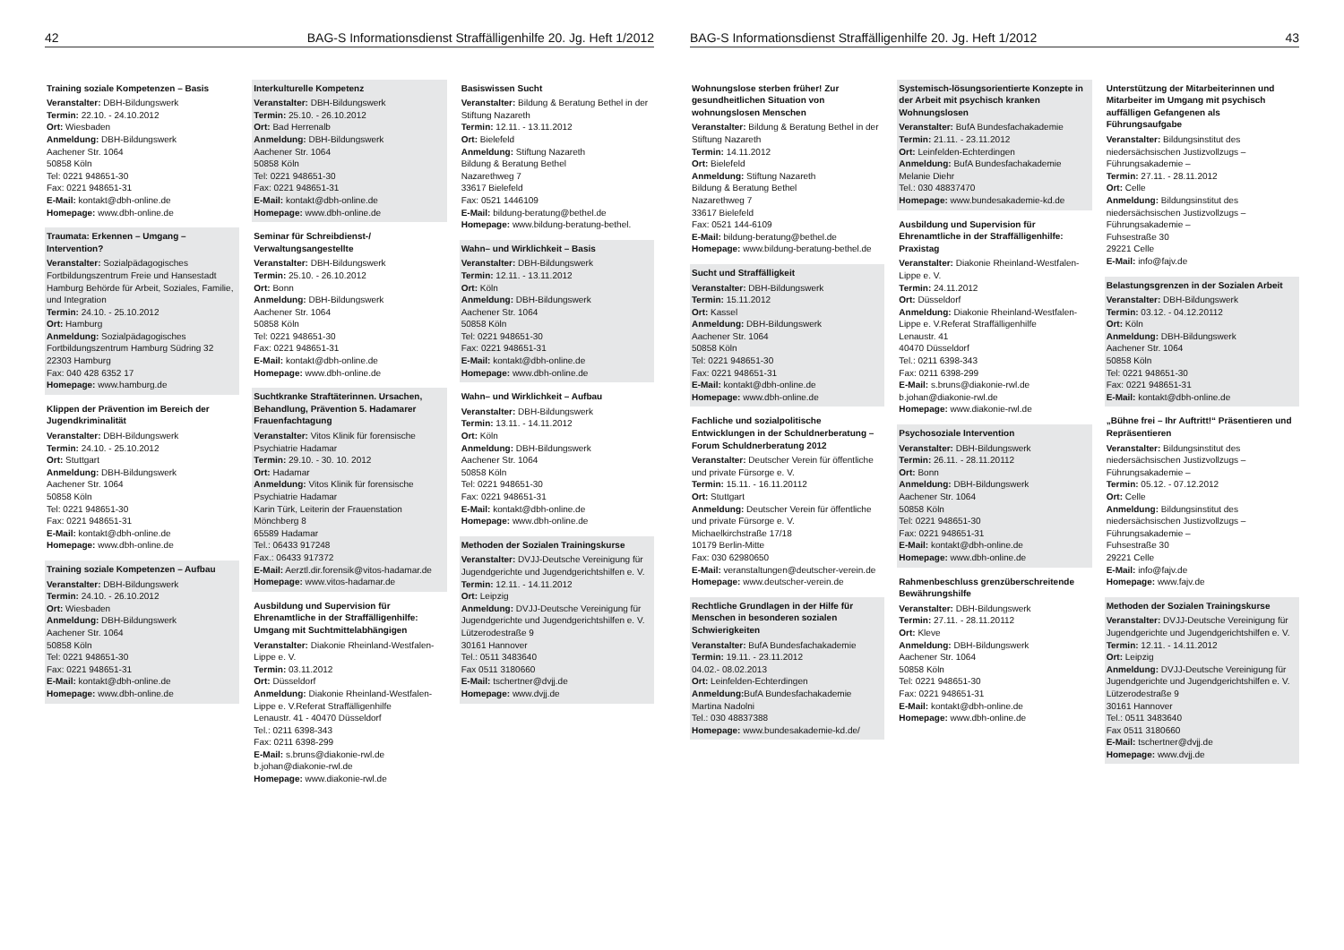42 BAG-S Informationsdienst Straffälligenhilfe 20. Jg. Heft 1/2012
Training soziale Kompetenzen – Basis
Veranstalter: DBH-Bildungswerk
Termin: 22.10. - 24.10.2012
Ort: Wiesbaden
Anmeldung: DBH-Bildungswerk
Aachener Str. 1064
50858 Köln
Tel: 0221 948651-30
Fax: 0221 948651-31
E-Mail: kontakt@dbh-online.de
Homepage: www.dbh-online.de
Traumata: Erkennen – Umgang – Intervention?
Veranstalter: Sozialpädagogisches Fortbildungszentrum Freie und Hansestadt Hamburg Behörde für Arbeit, Soziales, Familie, und Integration
Termin: 24.10. - 25.10.2012
Ort: Hamburg
Anmeldung: Sozialpädagogisches Fortbildungszentrum Hamburg Südring 32
22303 Hamburg
Fax: 040 428 6352 17
Homepage: www.hamburg.de
Klippen der Prävention im Bereich der Jugendkriminalität
Veranstalter: DBH-Bildungswerk
Termin: 24.10. - 25.10.2012
Ort: Stuttgart
Anmeldung: DBH-Bildungswerk
Aachener Str. 1064
50858 Köln
Tel: 0221 948651-30
Fax: 0221 948651-31
E-Mail: kontakt@dbh-online.de
Homepage: www.dbh-online.de
Training soziale Kompetenzen – Aufbau
Veranstalter: DBH-Bildungswerk
Termin: 24.10. - 26.10.2012
Ort: Wiesbaden
Anmeldung: DBH-Bildungswerk
Aachener Str. 1064
50858 Köln
Tel: 0221 948651-30
Fax: 0221 948651-31
E-Mail: kontakt@dbh-online.de
Homepage: www.dbh-online.de
Interkulturelle Kompetenz
Veranstalter: DBH-Bildungswerk
Termin: 25.10. - 26.10.2012
Ort: Bad Herrenalb
Anmeldung: DBH-Bildungswerk
Aachener Str. 1064
50858 Köln
Tel: 0221 948651-30
Fax: 0221 948651-31
E-Mail: kontakt@dbh-online.de
Homepage: www.dbh-online.de
Seminar für Schreibdienst-/ Verwaltungsangestellte
Veranstalter: DBH-Bildungswerk
Termin: 25.10. - 26.10.2012
Ort: Bonn
Anmeldung: DBH-Bildungswerk
Aachener Str. 1064
50858 Köln
Tel: 0221 948651-30
Fax: 0221 948651-31
E-Mail: kontakt@dbh-online.de
Homepage: www.dbh-online.de
Suchtkranke Straftäterinnen. Ursachen, Behandlung, Prävention 5. Hadamarer Frauenfachtagung
Veranstalter: Vitos Klinik für forensische Psychiatrie Hadamar
Termin: 29.10. - 30. 10. 2012
Ort: Hadamar
Anmeldung: Vitos Klinik für forensische Psychiatrie Hadamar
Karin Türk, Leiterin der Frauenstation
Mönchberg 8
65589 Hadamar
Tel.: 06433 917248
Fax.: 06433 917372
E-Mail: Aerztl.dir.forensik@vitos-hadamar.de
Homepage: www.vitos-hadamar.de
Ausbildung und Supervision für Ehrenamtliche in der Straffälligenhilfe: Umgang mit Suchtmittelabhängigen
Veranstalter: Diakonie Rheinland-Westfalen-Lippe e. V.
Termin: 03.11.2012
Ort: Düsseldorf
Anmeldung: Diakonie Rheinland-Westfalen-Lippe e. V.Referat Straffälligenhilfe
Lenaustr. 41 - 40470 Düsseldorf
Tel.: 0211 6398-343
Fax: 0211 6398-299
E-Mail: s.bruns@diakonie-rwl.de
b.johan@diakonie-rwl.de
Homepage: www.diakonie-rwl.de
Basiswissen Sucht
Veranstalter: Bildung & Beratung Bethel in der Stiftung Nazareth
Termin: 12.11. - 13.11.2012
Ort: Bielefeld
Anmeldung: Stiftung Nazareth
Bildung & Beratung Bethel
Nazarethweg 7
33617 Bielefeld
Fax: 0521 1446109
E-Mail: bildung-beratung@bethel.de
Homepage: www.bildung-beratung-bethel.
Wahn– und Wirklichkeit – Basis
Veranstalter: DBH-Bildungswerk
Termin: 12.11. - 13.11.2012
Ort: Köln
Anmeldung: DBH-Bildungswerk
Aachener Str. 1064
50858 Köln
Tel: 0221 948651-30
Fax: 0221 948651-31
E-Mail: kontakt@dbh-online.de
Homepage: www.dbh-online.de
Wahn– und Wirklichkeit – Aufbau
Veranstalter: DBH-Bildungswerk
Termin: 13.11. - 14.11.2012
Ort: Köln
Anmeldung: DBH-Bildungswerk
Aachener Str. 1064
50858 Köln
Tel: 0221 948651-30
Fax: 0221 948651-31
E-Mail: kontakt@dbh-online.de
Homepage: www.dbh-online.de
Methoden der Sozialen Trainingskurse
Veranstalter: DVJJ-Deutsche Vereinigung für Jugendgerichte und Jugendgerichtshilfen e. V.
Termin: 12.11. - 14.11.2012
Ort: Leipzig
Anmeldung: DVJJ-Deutsche Vereinigung für Jugendgerichte und Jugendgerichtshilfen e. V.
Lützerodestraße 9
30161 Hannover
Tel.: 0511 3483640
Fax 0511 3180660
E-Mail: tschertner@dvjj.de
Homepage: www.dvjj.de
BAG-S Informationsdienst Straffälligenhilfe 20. Jg. Heft 1/2012 43
Wohnungslose sterben früher! Zur gesundheitlichen Situation von wohnungslosen Menschen
Veranstalter: Bildung & Beratung Bethel in der Stiftung Nazareth
Termin: 14.11.2012
Ort: Bielefeld
Anmeldung: Stiftung Nazareth
Bildung & Beratung Bethel
Nazarethweg 7
33617 Bielefeld
Fax: 0521 144-6109
E-Mail: bildung-beratung@bethel.de
Homepage: www.bildung-beratung-bethel.de
Sucht und Straffälligkeit
Veranstalter: DBH-Bildungswerk
Termin: 15.11.2012
Ort: Kassel
Anmeldung: DBH-Bildungswerk
Aachener Str. 1064
50858 Köln
Tel: 0221 948651-30
Fax: 0221 948651-31
E-Mail: kontakt@dbh-online.de
Homepage: www.dbh-online.de
Fachliche und sozialpolitische Entwicklungen in der Schuldnerberatung – Forum Schuldnerberatung 2012
Veranstalter: Deutscher Verein für öffentliche und private Fürsorge e. V.
Termin: 15.11. - 16.11.20112
Ort: Stuttgart
Anmeldung: Deutscher Verein für öffentliche und private Fürsorge e. V.
Michaelkirchstraße 17/18
10179 Berlin-Mitte
Fax: 030 62980650
E-Mail: veranstaltungen@deutscher-verein.de
Homepage: www.deutscher-verein.de
Rechtliche Grundlagen in der Hilfe für Menschen in besonderen sozialen Schwierigkeiten
Veranstalter: BufA Bundesfachakademie
Termin: 19.11. - 23.11.2012
04.02.- 08.02.2013
Ort: Leinfelden-Echterdingen
Anmeldung: BufA Bundesfachakademie
Martina Nadolni
Tel.: 030 48837388
Homepage: www.bundesakademie-kd.de/
Systemisch-lösungsorientierte Konzepte in der Arbeit mit psychisch kranken Wohnungslosen
Veranstalter: BufA Bundesfachakademie
Termin: 21.11. - 23.11.2012
Ort: Leinfelden-Echterdingen
Anmeldung: BufA Bundesfachakademie
Melanie Diehr
Tel.: 030 48837470
Homepage: www.bundesakademie-kd.de
Ausbildung und Supervision für Ehrenamtliche in der Straffälligenhilfe: Praxistag
Veranstalter: Diakonie Rheinland-Westfalen-Lippe e. V.
Termin: 24.11.2012
Ort: Düsseldorf
Anmeldung: Diakonie Rheinland-Westfalen-Lippe e. V.Referat Straffälligenhilfe
Lenaustr. 41
40470 Düsseldorf
Tel.: 0211 6398-343
Fax: 0211 6398-299
E-Mail: s.bruns@diakonie-rwl.de
b.johan@diakonie-rwl.de
Homepage: www.diakonie-rwl.de
Psychosoziale Intervention
Veranstalter: DBH-Bildungswerk
Termin: 26.11. - 28.11.20112
Ort: Bonn
Anmeldung: DBH-Bildungswerk
Aachener Str. 1064
50858 Köln
Tel: 0221 948651-30
Fax: 0221 948651-31
E-Mail: kontakt@dbh-online.de
Homepage: www.dbh-online.de
Rahmenbeschluss grenzüberschreitende Bewährungshilfe
Veranstalter: DBH-Bildungswerk
Termin: 27.11. - 28.11.20112
Ort: Kleve
Anmeldung: DBH-Bildungswerk
Aachener Str. 1064
50858 Köln
Tel: 0221 948651-30
Fax: 0221 948651-31
E-Mail: kontakt@dbh-online.de
Homepage: www.dbh-online.de
Unterstützung der Mitarbeiterinnen und Mitarbeiter im Umgang mit psychisch auffälligen Gefangenen als Führungsaufgabe
Veranstalter: Bildungsinstitut des niedersächsischen Justizvollzugs – Führungsakademie –
Termin: 27.11. - 28.11.2012
Ort: Celle
Anmeldung: Bildungsinstitut des niedersächsischen Justizvollzugs – Führungsakademie –
Fuhsestraße 30
29221 Celle
E-Mail: info@fajv.de
Belastungsgrenzen in der Sozialen Arbeit
Veranstalter: DBH-Bildungswerk
Termin: 03.12. - 04.12.20112
Ort: Köln
Anmeldung: DBH-Bildungswerk
Aachener Str. 1064
50858 Köln
Tel: 0221 948651-30
Fax: 0221 948651-31
E-Mail: kontakt@dbh-online.de
„Bühne frei – Ihr Auftritt!“ Präsentieren und Repräsentieren
Veranstalter: Bildungsinstitut des niedersächsischen Justizvollzugs – Führungsakademie –
Termin: 05.12. - 07.12.2012
Ort: Celle
Anmeldung: Bildungsinstitut des niedersächsischen Justizvollzugs – Führungsakademie –
Fuhsestraße 30
29221 Celle
E-Mail: info@fajv.de
Homepage: www.fajv.de
Methoden der Sozialen Trainingskurse
Veranstalter: DVJJ-Deutsche Vereinigung für Jugendgerichte und Jugendgerichtshilfen e. V.
Termin: 12.11. - 14.11.2012
Ort: Leipzig
Anmeldung: DVJJ-Deutsche Vereinigung für Jugendgerichte und Jugendgerichtshilfen e. V.
Lützerodestraße 9
30161 Hannover
Tel.: 0511 3483640
Fax 0511 3180660
E-Mail: tschertner@dvjj.de
Homepage: www.dvjj.de